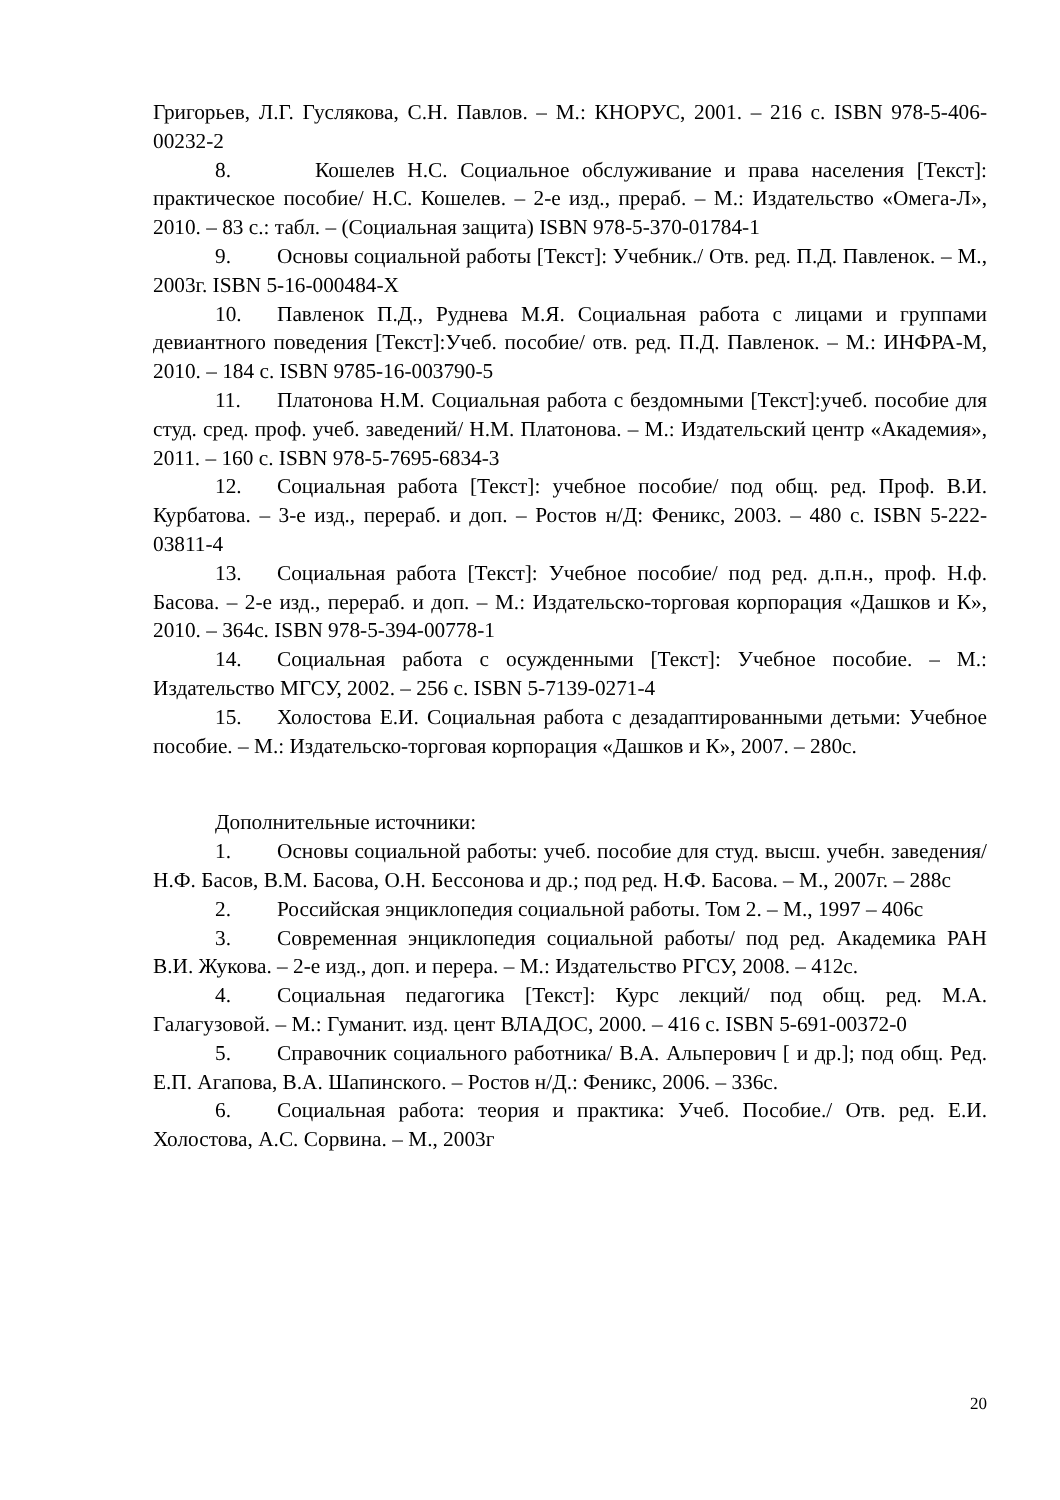Григорьев, Л.Г. Гуслякова, С.Н. Павлов. – М.: КНОРУС, 2001. – 216 с. ISBN 978-5-406-00232-2
8. Кошелев Н.С. Социальное обслуживание и права населения [Текст]: практическое пособие/ Н.С. Кошелев. – 2-е изд., прераб. – М.: Издательство «Омега-Л», 2010. – 83 с.: табл. – (Социальная защита) ISBN 978-5-370-01784-1
9. Основы социальной работы [Текст]: Учебник./ Отв. ред. П.Д. Павленок. – М., 2003г. ISBN 5-16-000484-Х
10. Павленок П.Д., Руднева М.Я. Социальная работа с лицами и группами девиантного поведения [Текст]:Учеб. пособие/ отв. ред. П.Д. Павленок. – М.: ИНФРА-М, 2010. – 184 с. ISBN 9785-16-003790-5
11. Платонова Н.М. Социальная работа с бездомными [Текст]:учеб. пособие для студ. сред. проф. учеб. заведений/ Н.М. Платонова. – М.: Издательский центр «Академия», 2011. – 160 с. ISBN 978-5-7695-6834-3
12. Социальная работа [Текст]: учебное пособие/ под общ. ред. Проф. В.И. Курбатова. – 3-е изд., перераб. и доп. – Ростов н/Д: Феникс, 2003. – 480 с. ISBN 5-222-03811-4
13. Социальная работа [Текст]: Учебное пособие/ под ред. д.п.н., проф. Н.ф. Басова. – 2-е изд., перераб. и доп. – М.: Издательско-торговая корпорация «Дашков и К», 2010. – 364с. ISBN 978-5-394-00778-1
14. Социальная работа с осужденными [Текст]: Учебное пособие. – М.: Издательство МГСУ, 2002. – 256 с. ISBN 5-7139-0271-4
15. Холостова Е.И. Социальная работа с дезадаптированными детьми: Учебное пособие. – М.: Издательско-торговая корпорация «Дашков и К», 2007. – 280с.
Дополнительные источники:
1. Основы социальной работы: учеб. пособие для студ. высш. учебн. заведения/ Н.Ф. Басов, В.М. Басова, О.Н. Бессонова и др.; под ред. Н.Ф. Басова. – М., 2007г. – 288с
2. Российская энциклопедия социальной работы. Том 2. – М., 1997 – 406с
3. Современная энциклопедия социальной работы/ под ред. Академика РАН В.И. Жукова. – 2-е изд., доп. и перера. – М.: Издательство РГСУ, 2008. – 412с.
4. Социальная педагогика [Текст]: Курс лекций/ под общ. ред. М.А. Галагузовой. – М.: Гуманит. изд. цент ВЛАДОС, 2000. – 416 с. ISBN 5-691-00372-0
5. Справочник социального работника/ В.А. Альперович [ и др.]; под общ. Ред. Е.П. Агапова, В.А. Шапинского. – Ростов н/Д.: Феникс, 2006. – 336с.
6. Социальная работа: теория и практика: Учеб. Пособие./ Отв. ред. Е.И. Холостова, А.С. Сорвина. – М., 2003г
20